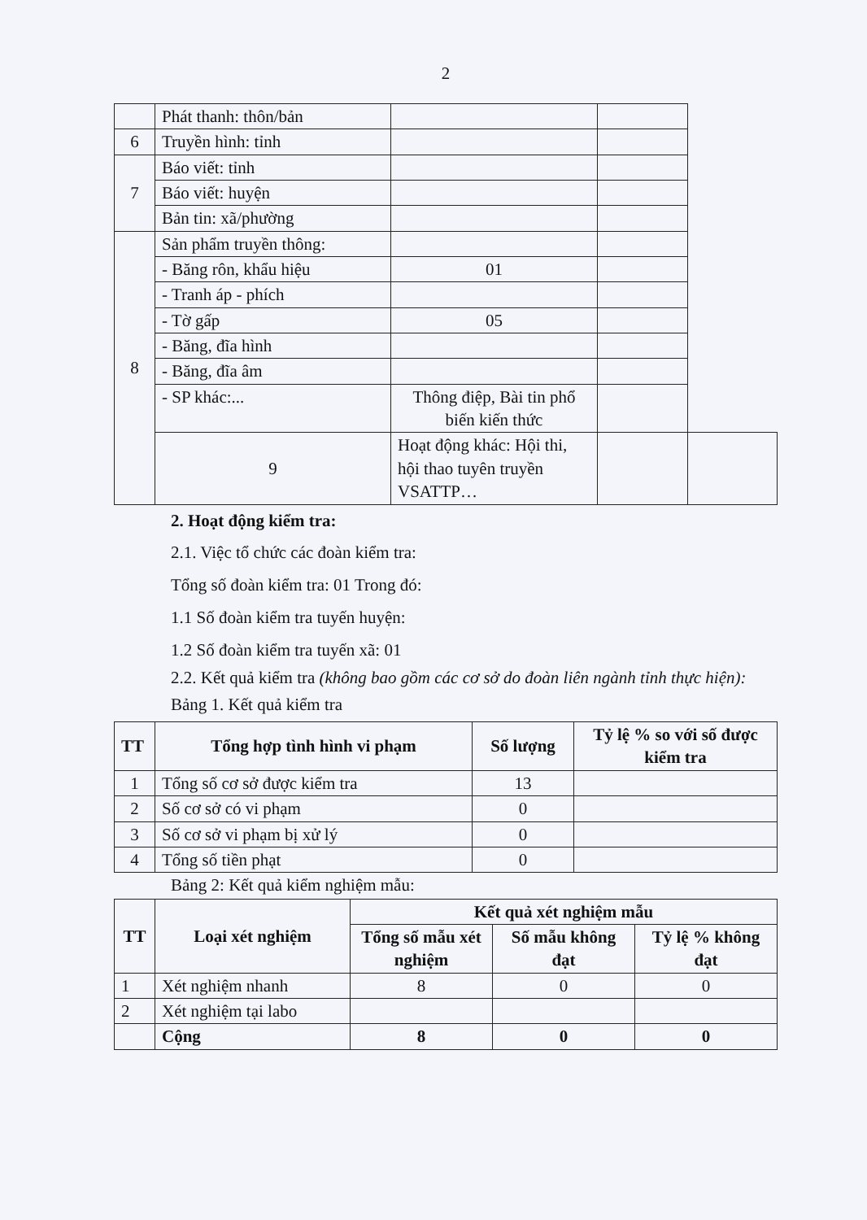2
| | Phát thanh: thôn/bản | | | |
| 6 | Truyền hình: tỉnh | | | |
| 7 | Báo viết: tỉnh | | | |
| | Báo viết: huyện | | | |
| | Bản tin: xã/phường | | | |
| 8 | Sản phẩm truyền thông: | | | |
| | - Băng rôn, khẩu hiệu | 01 | | |
| | - Tranh áp - phích | | | |
| | - Tờ gấp | 05 | | |
| | - Băng, đĩa hình | | | |
| | - Băng, đĩa âm | | | |
| | - SP khác:... | Thông điệp, Bài tin phổ biến kiến thức | | |
| | 9 | Hoạt động khác: Hội thi, hội thao tuyên truyền VSATTP… | | |
2. Hoạt động kiểm tra:
2.1. Việc tổ chức các đoàn kiểm tra:
Tổng số đoàn kiểm tra: 01 Trong đó:
1.1 Số đoàn kiểm tra tuyến huyện:
1.2 Số đoàn kiểm tra tuyến xã: 01
2.2. Kết quả kiểm tra (không bao gồm các cơ sở do đoàn liên ngành tỉnh thực hiện):
Bảng 1. Kết quả kiểm tra
| TT | Tổng hợp tình hình vi phạm | Số lượng | Tỷ lệ % so với số được kiểm tra |
| --- | --- | --- | --- |
| 1 | Tổng số cơ sở được kiểm tra | 13 | |
| 2 | Số cơ sở có vi phạm | 0 | |
| 3 | Số cơ sở vi phạm bị xử lý | 0 | |
| 4 | Tổng số tiền phạt | 0 | |
Bảng 2: Kết quả kiểm nghiệm mẫu:
| TT | Loại xét nghiệm | Kết quả xét nghiệm mẫu | | |
| --- | --- | --- | --- | --- |
| | | Tổng số mẫu xét nghiệm | Số mẫu không đạt | Tỷ lệ % không đạt |
| 1 | Xét nghiệm nhanh | 8 | 0 | 0 |
| 2 | Xét nghiệm tại labo | | | |
| | Cộng | 8 | 0 | 0 |